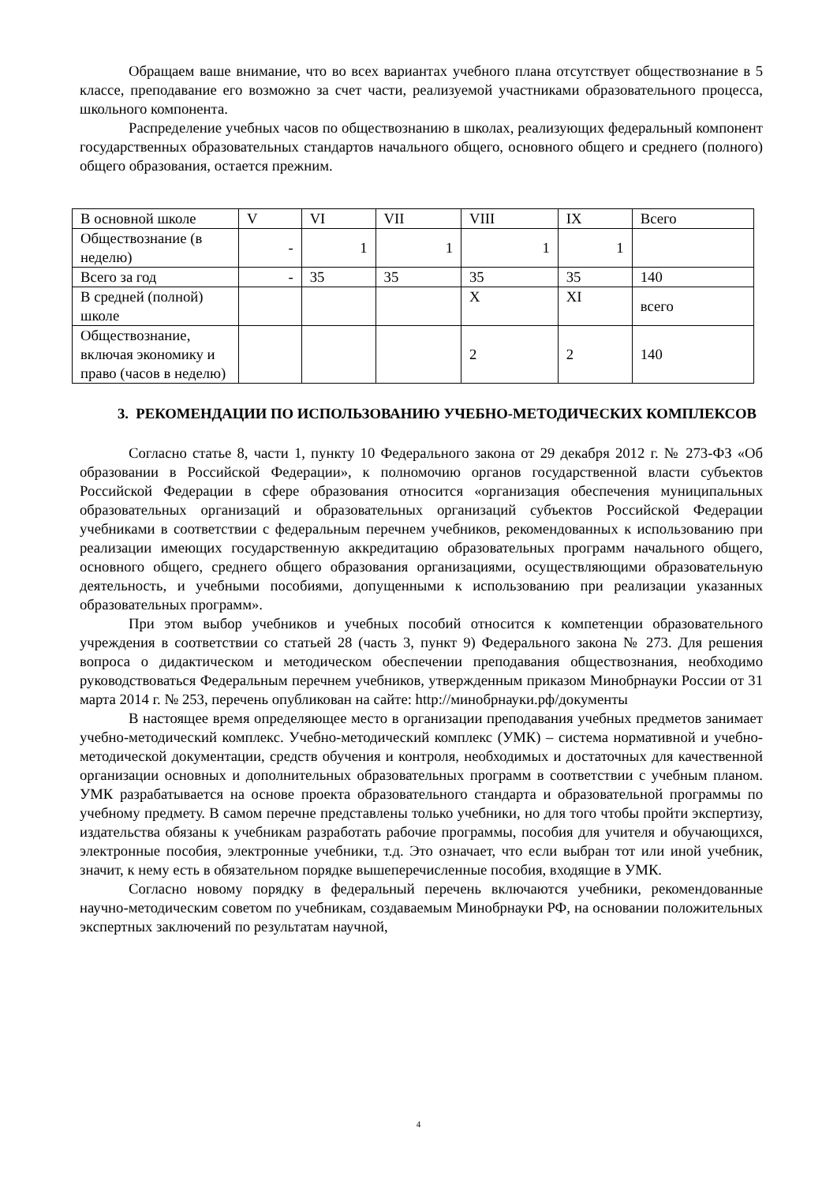Обращаем ваше внимание, что во всех вариантах учебного плана отсутствует обществознание в 5 классе, преподавание его возможно за счет части, реализуемой участниками образовательного процесса, школьного компонента.
Распределение учебных часов по обществознанию в школах, реализующих федеральный компонент государственных образовательных стандартов начального общего, основного общего и среднего (полного) общего образования, остается прежним.
| В основной школе | V | VI | VII | VIII | IX | Всего |
| Обществознание (в неделю) | - | 1 | 1 | 1 | 1 | |
| Всего за год | - | 35 | 35 | 35 | 35 | 140 |
| В средней (полной) школе | | | | X | XI | всего |
| Обществознание, включая экономику и право (часов в неделю) | | | | 2 | 2 | 140 |
3. РЕКОМЕНДАЦИИ ПО ИСПОЛЬЗОВАНИЮ УЧЕБНО-МЕТОДИЧЕСКИХ КОМПЛЕКСОВ
Согласно статье 8, части 1, пункту 10 Федерального закона от 29 декабря 2012 г. № 273-ФЗ «Об образовании в Российской Федерации», к полномочию органов государственной власти субъектов Российской Федерации в сфере образования относится «организация обеспечения муниципальных образовательных организаций и образовательных организаций субъектов Российской Федерации учебниками в соответствии с федеральным перечнем учебников, рекомендованных к использованию при реализации имеющих государственную аккредитацию образовательных программ начального общего, основного общего, среднего общего образования организациями, осуществляющими образовательную деятельность, и учебными пособиями, допущенными к использованию при реализации указанных образовательных программ».
При этом выбор учебников и учебных пособий относится к компетенции образовательного учреждения в соответствии со статьей 28 (часть 3, пункт 9) Федерального закона № 273. Для решения вопроса о дидактическом и методическом обеспечении преподавания обществознания, необходимо руководствоваться Федеральным перечнем учебников, утвержденным приказом Минобрнауки России от 31 марта 2014 г. № 253, перечень опубликован на сайте: http://минобрнауки.рф/документы
В настоящее время определяющее место в организации преподавания учебных предметов занимает учебно-методический комплекс. Учебно-методический комплекс (УМК) – система нормативной и учебно-методической документации, средств обучения и контроля, необходимых и достаточных для качественной организации основных и дополнительных образовательных программ в соответствии с учебным планом. УМК разрабатывается на основе проекта образовательного стандарта и образовательной программы по учебному предмету. В самом перечне представлены только учебники, но для того чтобы пройти экспертизу, издательства обязаны к учебникам разработать рабочие программы, пособия для учителя и обучающихся, электронные пособия, электронные учебники, т.д. Это означает, что если выбран тот или иной учебник, значит, к нему есть в обязательном порядке вышеперечисленные пособия, входящие в УМК.
Согласно новому порядку в федеральный перечень включаются учебники, рекомендованные научно-методическим советом по учебникам, создаваемым Минобрнауки РФ, на основании положительных экспертных заключений по результатам научной,
4